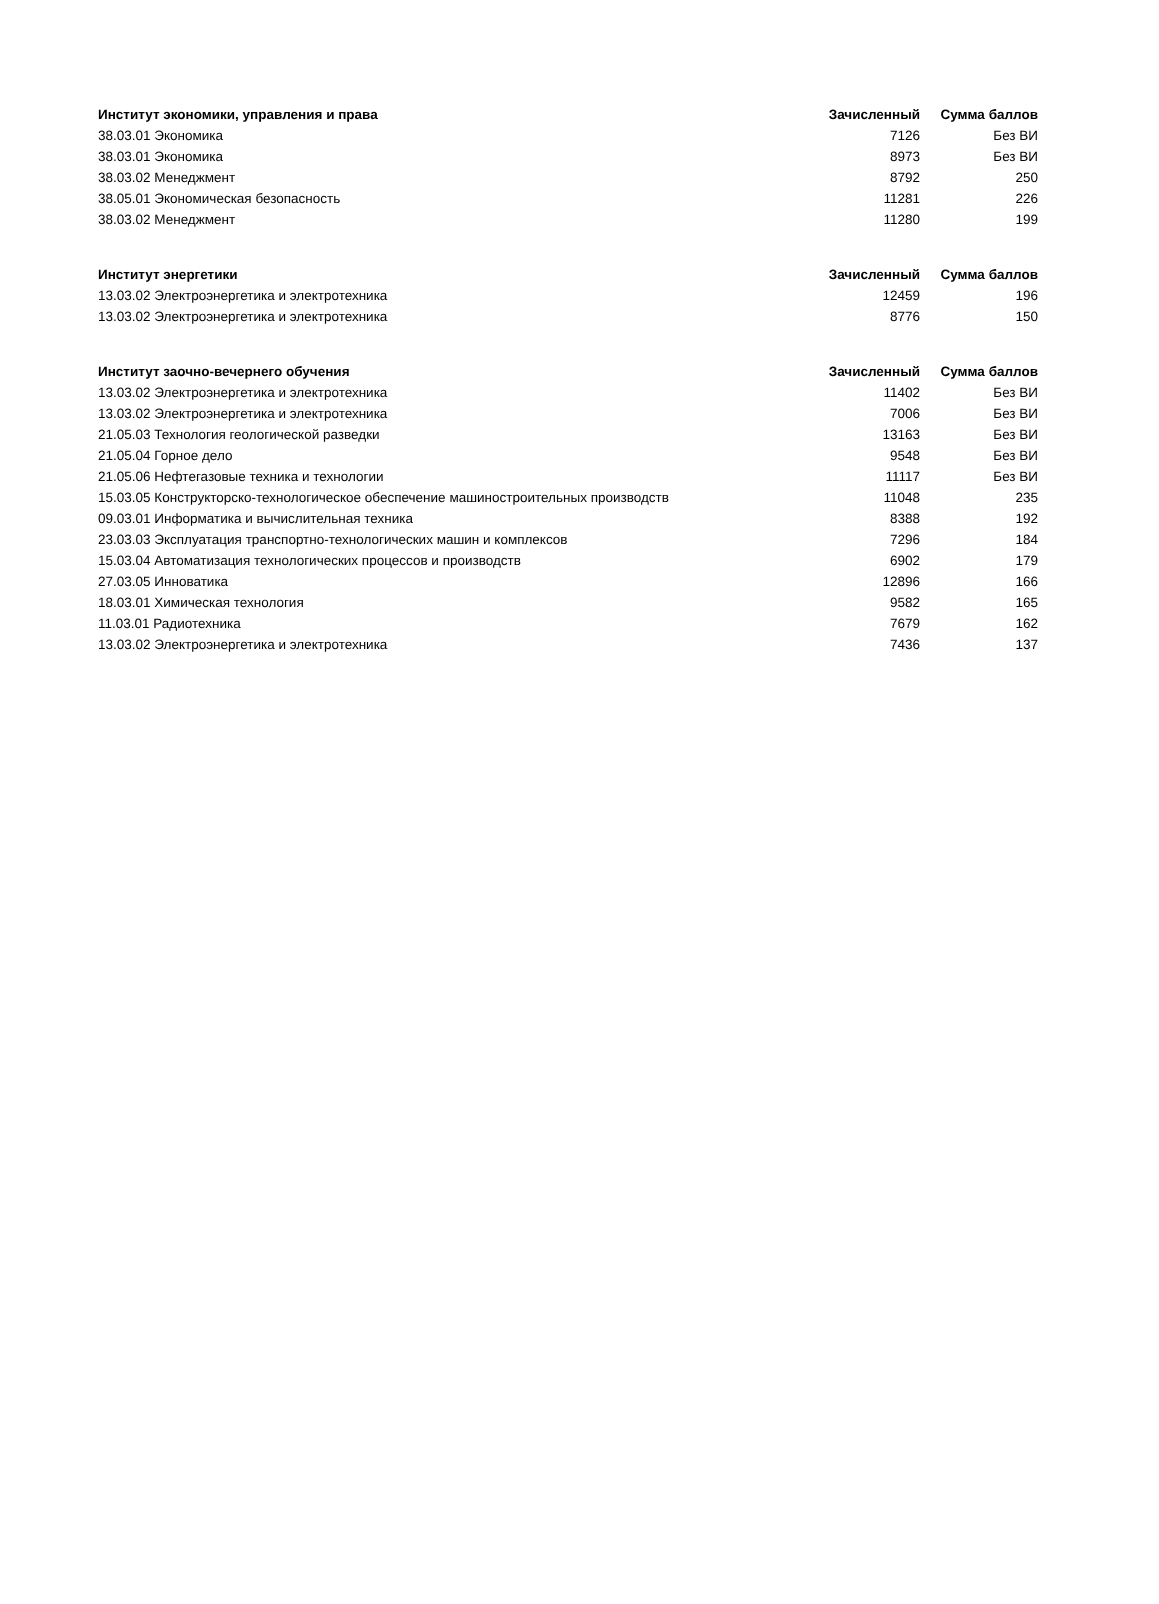| Институт экономики, управления и права | Зачисленный | Сумма баллов |
| --- | --- | --- |
| 38.03.01 Экономика | 7126 | Без ВИ |
| 38.03.01 Экономика | 8973 | Без ВИ |
| 38.03.02 Менеджмент | 8792 | 250 |
| 38.05.01 Экономическая безопасность | 11281 | 226 |
| 38.03.02 Менеджмент | 11280 | 199 |
| Институт энергетики | Зачисленный | Сумма баллов |
| --- | --- | --- |
| 13.03.02 Электроэнергетика и электротехника | 12459 | 196 |
| 13.03.02 Электроэнергетика и электротехника | 8776 | 150 |
| Институт заочно-вечернего обучения | Зачисленный | Сумма баллов |
| --- | --- | --- |
| 13.03.02 Электроэнергетика и электротехника | 11402 | Без ВИ |
| 13.03.02 Электроэнергетика и электротехника | 7006 | Без ВИ |
| 21.05.03 Технология геологической разведки | 13163 | Без ВИ |
| 21.05.04 Горное дело | 9548 | Без ВИ |
| 21.05.06 Нефтегазовые техника и технологии | 11117 | Без ВИ |
| 15.03.05 Конструкторско-технологическое обеспечение машиностроительных производств | 11048 | 235 |
| 09.03.01 Информатика и вычислительная техника | 8388 | 192 |
| 23.03.03 Эксплуатация транспортно-технологических машин и комплексов | 7296 | 184 |
| 15.03.04 Автоматизация технологических процессов и производств | 6902 | 179 |
| 27.03.05 Инноватика | 12896 | 166 |
| 18.03.01 Химическая технология | 9582 | 165 |
| 11.03.01 Радиотехника | 7679 | 162 |
| 13.03.02 Электроэнергетика и электротехника | 7436 | 137 |